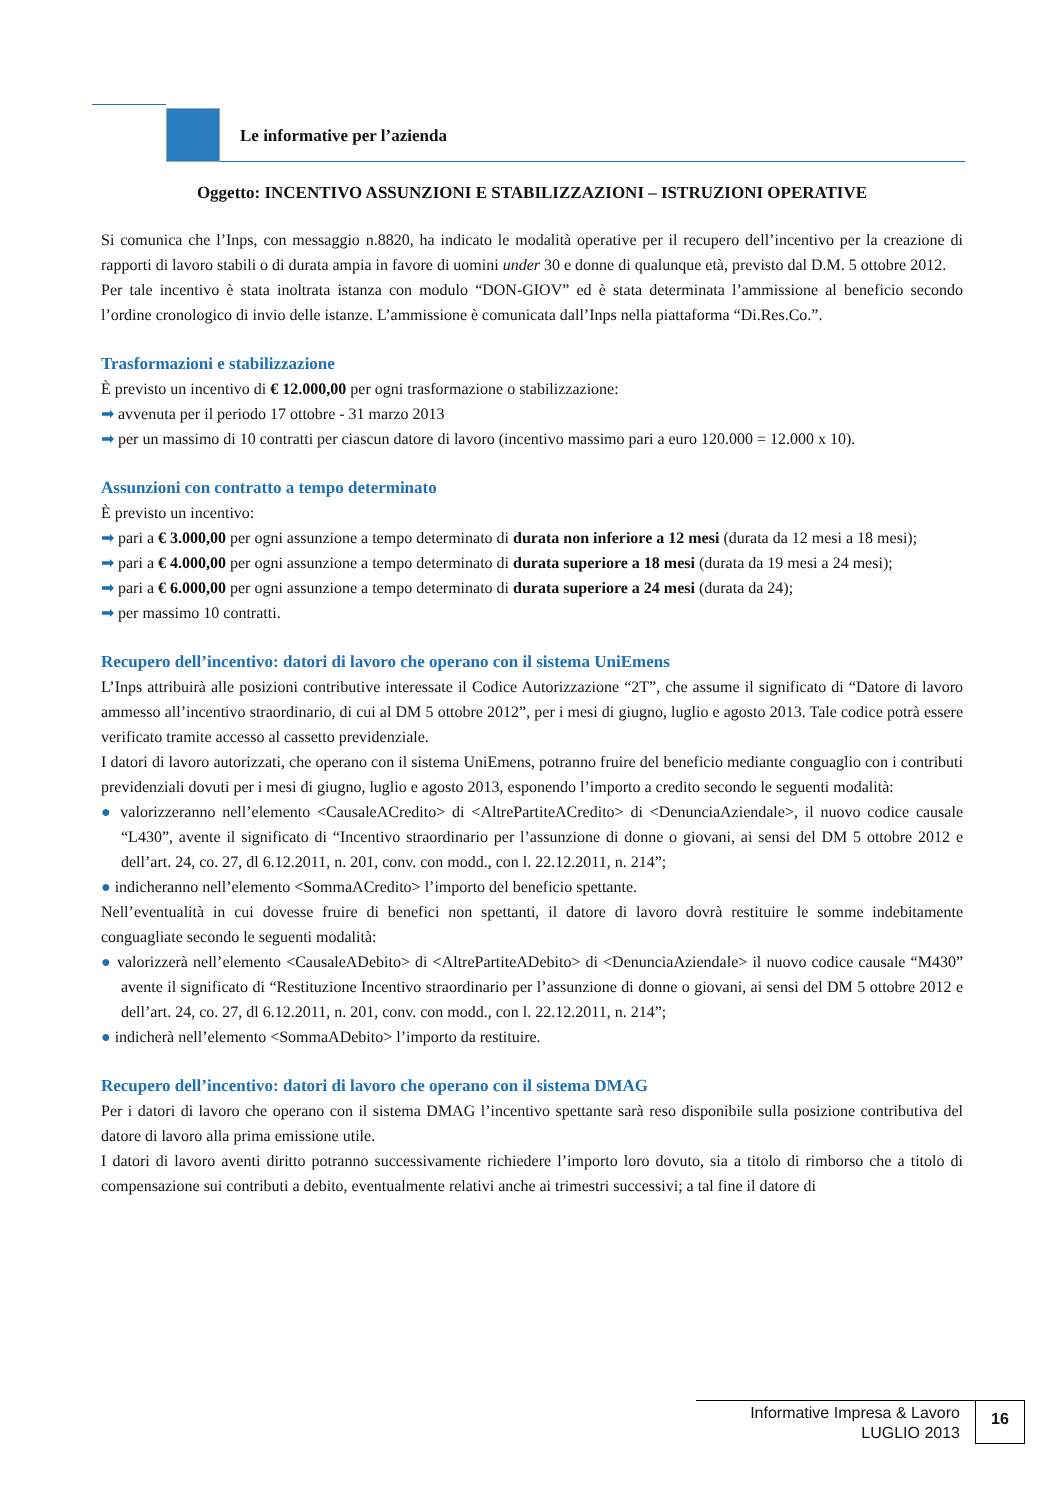Le informative per l’azienda
Oggetto: INCENTIVO ASSUNZIONI E STABILIZZAZIONI – ISTRUZIONI OPERATIVE
Si comunica che l’Inps, con messaggio n.8820, ha indicato le modalità operative per il recupero dell’incentivo per la creazione di rapporti di lavoro stabili o di durata ampia in favore di uomini under 30 e donne di qualunque età, previsto dal D.M. 5 ottobre 2012.
Per tale incentivo è stata inoltrata istanza con modulo “DON-GIOV” ed è stata determinata l’ammissione al beneficio secondo l’ordine cronologico di invio delle istanze. L’ammissione è comunicata dall’Inps nella piattaforma “Di.Res.Co.”.
Trasformazioni e stabilizzazione
È previsto un incentivo di € 12.000,00 per ogni trasformazione o stabilizzazione:
➡ avvenuta per il periodo 17 ottobre - 31 marzo 2013
➡ per un massimo di 10 contratti per ciascun datore di lavoro (incentivo massimo pari a euro 120.000 = 12.000 x 10).
Assunzioni con contratto a tempo determinato
È previsto un incentivo:
➡ pari a € 3.000,00 per ogni assunzione a tempo determinato di durata non inferiore a 12 mesi (durata da 12 mesi a 18 mesi);
➡ pari a € 4.000,00 per ogni assunzione a tempo determinato di durata superiore a 18 mesi (durata da 19 mesi a 24 mesi);
➡ pari a € 6.000,00 per ogni assunzione a tempo determinato di durata superiore a 24 mesi (durata da 24);
➡ per massimo 10 contratti.
Recupero dell’incentivo: datori di lavoro che operano con il sistema UniEmens
L’Inps attribuirà alle posizioni contributive interessate il Codice Autorizzazione “2T”, che assume il significato di “Datore di lavoro ammesso all’incentivo straordinario, di cui al DM 5 ottobre 2012”, per i mesi di giugno, luglio e agosto 2013. Tale codice potrà essere verificato tramite accesso al cassetto previdenziale.
I datori di lavoro autorizzati, che operano con il sistema UniEmens, potranno fruire del beneficio mediante conguaglio con i contributi previdenziali dovuti per i mesi di giugno, luglio e agosto 2013, esponendo l’importo a credito secondo le seguenti modalità:
● valorizzeranno nell’elemento <CausaleACredito> di <AltrePartiteACredito> di <DenunciaAziendale>, il nuovo codice causale “L430”, avente il significato di “Incentivo straordinario per l’assunzione di donne o giovani, ai sensi del DM 5 ottobre 2012 e dell’art. 24, co. 27, dl 6.12.2011, n. 201, conv. con modd., con l. 22.12.2011, n. 214”;
● indicheranno nell’elemento <SommaACredito> l’importo del beneficio spettante.
Nell’eventualità in cui dovesse fruire di benefici non spettanti, il datore di lavoro dovrà restituire le somme indebitamente conguagliate secondo le seguenti modalità:
● valorizzerà nell’elemento <CausaleADebito> di <AltrePartiteADebito> di <DenunciaAziendale> il nuovo codice causale “M430” avente il significato di “Restituzione Incentivo straordinario per l’assunzione di donne o giovani, ai sensi del DM 5 ottobre 2012 e dell’art. 24, co. 27, dl 6.12.2011, n. 201, conv. con modd., con l. 22.12.2011, n. 214”;
● indicherà nell’elemento <SommaADebito> l’importo da restituire.
Recupero dell’incentivo: datori di lavoro che operano con il sistema DMAG
Per i datori di lavoro che operano con il sistema DMAG l’incentivo spettante sarà reso disponibile sulla posizione contributiva del datore di lavoro alla prima emissione utile.
I datori di lavoro aventi diritto potranno successivamente richiedere l’importo loro dovuto, sia a titolo di rimborso che a titolo di compensazione sui contributi a debito, eventualmente relativi anche ai trimestri successivi; a tal fine il datore di
Informative Impresa & Lavoro
LUGLIO 2013
16